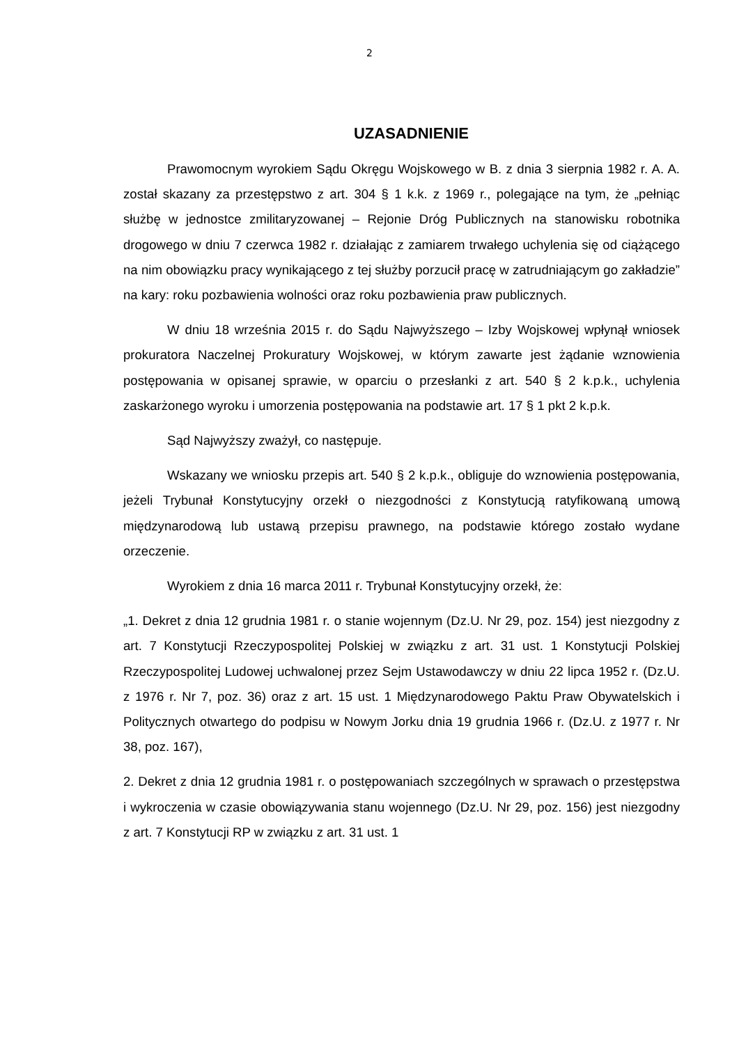2
UZASADNIENIE
Prawomocnym wyrokiem Sądu Okręgu Wojskowego w B. z dnia 3 sierpnia 1982 r. A. A. został skazany za przestępstwo z art. 304 § 1 k.k. z 1969 r., polegające na tym, że „pełniąc służbę w jednostce zmilitaryzowanej – Rejonie Dróg Publicznych na stanowisku robotnika drogowego w dniu 7 czerwca 1982 r. działając z zamiarem trwałego uchylenia się od ciążącego na nim obowiązku pracy wynikającego z tej służby porzucił pracę w zatrudniającym go zakładzie” na kary: roku pozbawienia wolności oraz roku pozbawienia praw publicznych.
W dniu 18 września 2015 r. do Sądu Najwyższego – Izby Wojskowej wpłynął wniosek prokuratora Naczelnej Prokuratury Wojskowej, w którym zawarte jest żądanie wznowienia postępowania w opisanej sprawie, w oparciu o przesłanki z art. 540 § 2 k.p.k., uchylenia zaskarżonego wyroku i umorzenia postępowania na podstawie art. 17 § 1 pkt 2 k.p.k.
Sąd Najwyższy zważył, co następuje.
Wskazany we wniosku przepis art. 540 § 2 k.p.k., obliguje do wznowienia postępowania, jeżeli Trybunał Konstytucyjny orzekł o niezgodności z Konstytucją ratyfikowaną umową międzynarodową lub ustawą przepisu prawnego, na podstawie którego zostało wydane orzeczenie.
Wyrokiem z dnia 16 marca 2011 r. Trybunał Konstytucyjny orzekł, że:
„1. Dekret z dnia 12 grudnia 1981 r. o stanie wojennym (Dz.U. Nr 29, poz. 154) jest niezgodny z art. 7 Konstytucji Rzeczypospolitej Polskiej w związku z art. 31 ust. 1 Konstytucji Polskiej Rzeczypospolitej Ludowej uchwalonej przez Sejm Ustawodawczy w dniu 22 lipca 1952 r. (Dz.U. z 1976 r. Nr 7, poz. 36) oraz z art. 15 ust. 1 Międzynarodowego Paktu Praw Obywatelskich i Politycznych otwartego do podpisu w Nowym Jorku dnia 19 grudnia 1966 r. (Dz.U. z 1977 r. Nr 38, poz. 167),
2. Dekret z dnia 12 grudnia 1981 r. o postępowaniach szczególnych w sprawach o przestępstwa i wykroczenia w czasie obowiązywania stanu wojennego (Dz.U. Nr 29, poz. 156) jest niezgodny z art. 7 Konstytucji RP w związku z art. 31 ust. 1